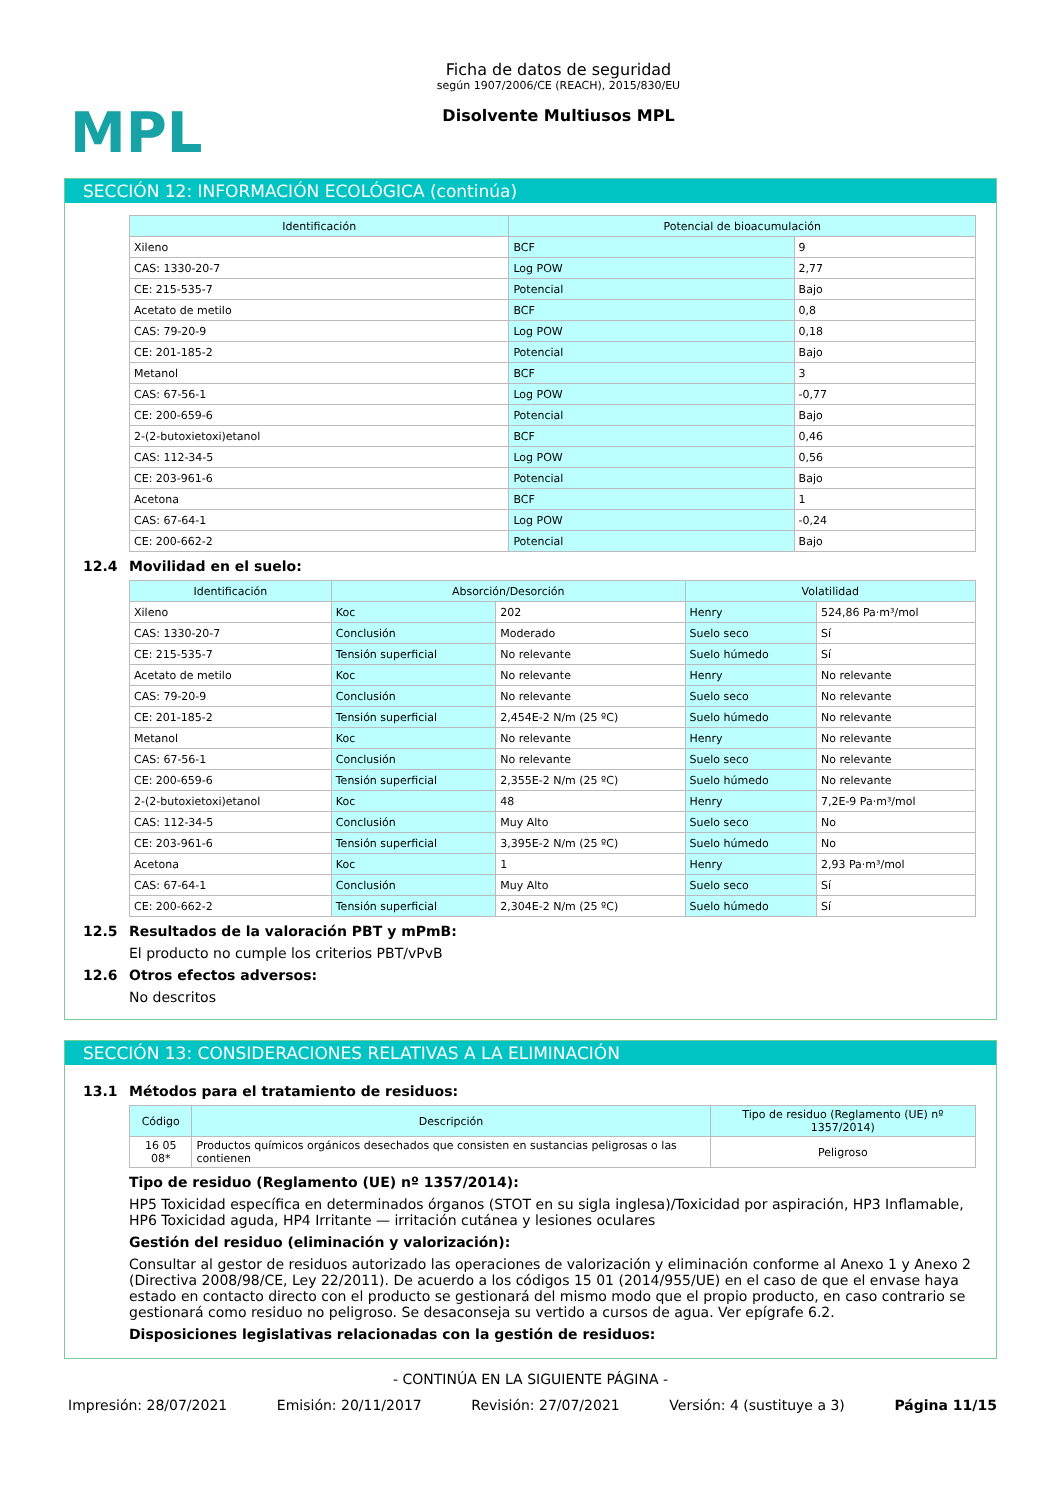MPL
Ficha de datos de seguridad
según 1907/2006/CE (REACH), 2015/830/EU
Disolvente Multiusos MPL
SECCIÓN 12: INFORMACIÓN ECOLÓGICA (continúa)
| Identificación | Potencial de bioacumulación | |
| --- | --- | --- |
| Xileno | BCF | 9 |
| CAS: 1330-20-7 | Log POW | 2,77 |
| CE: 215-535-7 | Potencial | Bajo |
| Acetato de metilo | BCF | 0,8 |
| CAS: 79-20-9 | Log POW | 0,18 |
| CE: 201-185-2 | Potencial | Bajo |
| Metanol | BCF | 3 |
| CAS: 67-56-1 | Log POW | -0,77 |
| CE: 200-659-6 | Potencial | Bajo |
| 2-(2-butoxietoxi)etanol | BCF | 0,46 |
| CAS: 112-34-5 | Log POW | 0,56 |
| CE: 203-961-6 | Potencial | Bajo |
| Acetona | BCF | 1 |
| CAS: 67-64-1 | Log POW | -0,24 |
| CE: 200-662-2 | Potencial | Bajo |
12.4 Movilidad en el suelo:
| Identificación | Absorción/Desorción | | Volatilidad | |
| --- | --- | --- | --- | --- |
| Xileno | Koc | 202 | Henry | 524,86 Pa·m³/mol |
| CAS: 1330-20-7 | Conclusión | Moderado | Suelo seco | Sí |
| CE: 215-535-7 | Tensión superficial | No relevante | Suelo húmedo | Sí |
| Acetato de metilo | Koc | No relevante | Henry | No relevante |
| CAS: 79-20-9 | Conclusión | No relevante | Suelo seco | No relevante |
| CE: 201-185-2 | Tensión superficial | 2,454E-2 N/m (25 ºC) | Suelo húmedo | No relevante |
| Metanol | Koc | No relevante | Henry | No relevante |
| CAS: 67-56-1 | Conclusión | No relevante | Suelo seco | No relevante |
| CE: 200-659-6 | Tensión superficial | 2,355E-2 N/m (25 ºC) | Suelo húmedo | No relevante |
| 2-(2-butoxietoxi)etanol | Koc | 48 | Henry | 7,2E-9 Pa·m³/mol |
| CAS: 112-34-5 | Conclusión | Muy Alto | Suelo seco | No |
| CE: 203-961-6 | Tensión superficial | 3,395E-2 N/m (25 ºC) | Suelo húmedo | No |
| Acetona | Koc | 1 | Henry | 2,93 Pa·m³/mol |
| CAS: 67-64-1 | Conclusión | Muy Alto | Suelo seco | Sí |
| CE: 200-662-2 | Tensión superficial | 2,304E-2 N/m (25 ºC) | Suelo húmedo | Sí |
12.5 Resultados de la valoración PBT y mPmB:
El producto no cumple los criterios PBT/vPvB
12.6 Otros efectos adversos:
No descritos
SECCIÓN 13: CONSIDERACIONES RELATIVAS A LA ELIMINACIÓN
13.1 Métodos para el tratamiento de residuos:
| Código | Descripción | Tipo de residuo (Reglamento (UE) nº 1357/2014) |
| --- | --- | --- |
| 16 05 08* | Productos químicos orgánicos desechados que consisten en sustancias peligrosas o las contienen | Peligroso |
Tipo de residuo (Reglamento (UE) nº 1357/2014):
HP5 Toxicidad específica en determinados órganos (STOT en su sigla inglesa)/Toxicidad por aspiración, HP3 Inflamable, HP6 Toxicidad aguda, HP4 Irritante — irritación cutánea y lesiones oculares
Gestión del residuo (eliminación y valorización):
Consultar al gestor de residuos autorizado las operaciones de valorización y eliminación conforme al Anexo 1 y Anexo 2 (Directiva 2008/98/CE, Ley 22/2011). De acuerdo a los códigos 15 01 (2014/955/UE) en el caso de que el envase haya estado en contacto directo con el producto se gestionará del mismo modo que el propio producto, en caso contrario se gestionará como residuo no peligroso. Se desaconseja su vertido a cursos de agua. Ver epígrafe 6.2.
Disposiciones legislativas relacionadas con la gestión de residuos:
- CONTINÚA EN LA SIGUIENTE PÁGINA -
Impresión: 28/07/2021 Emisión: 20/11/2017 Revisión: 27/07/2021 Versión: 4 (sustituye a 3) Página 11/15